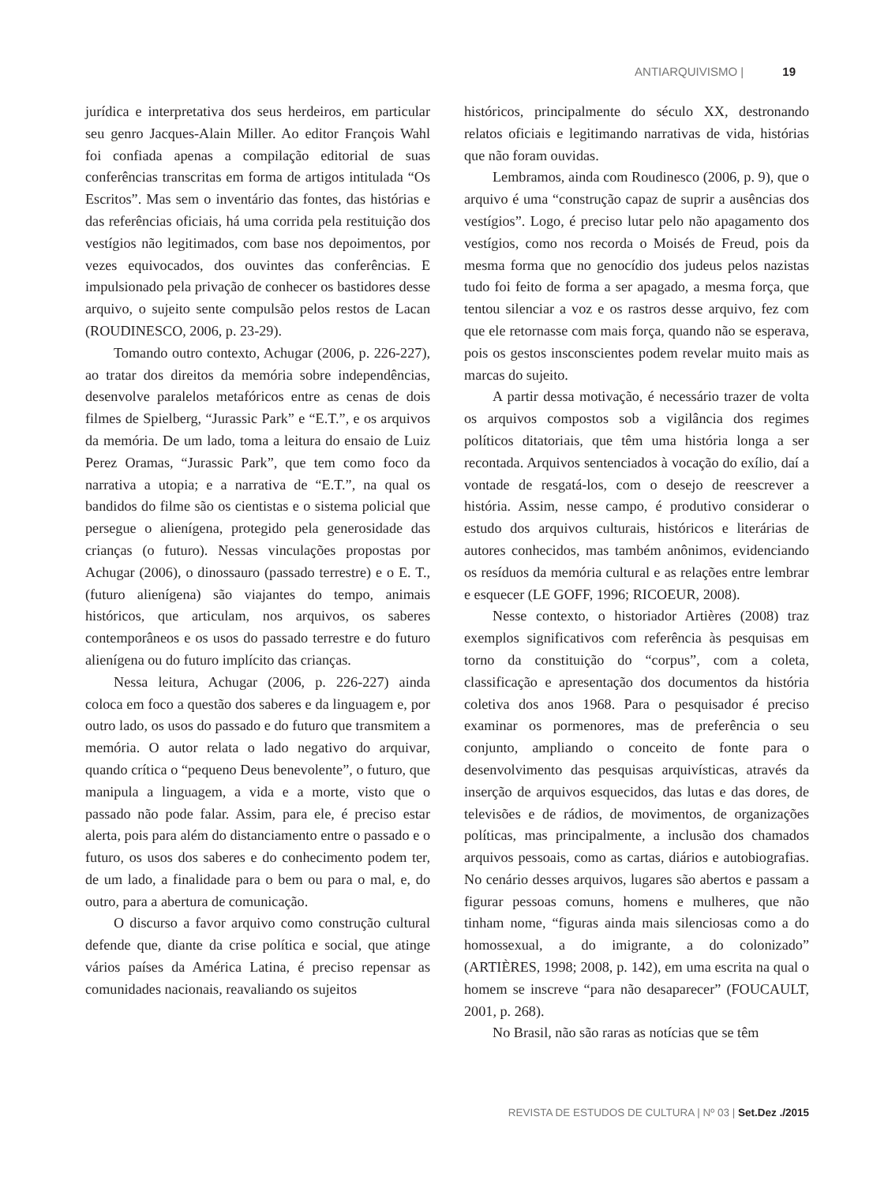ANTIARQUIVISMO | 19
jurídica e interpretativa dos seus herdeiros, em particular seu genro Jacques-Alain Miller. Ao editor François Wahl foi confiada apenas a compilação editorial de suas conferências transcritas em forma de artigos intitulada “Os Escritos”. Mas sem o inventário das fontes, das histórias e das referências oficiais, há uma corrida pela restituição dos vestígios não legitimados, com base nos depoimentos, por vezes equivocados, dos ouvintes das conferências. E impulsionado pela privação de conhecer os bastidores desse arquivo, o sujeito sente compulsão pelos restos de Lacan (ROUDINESCO, 2006, p. 23-29).
Tomando outro contexto, Achugar (2006, p. 226-227), ao tratar dos direitos da memória sobre independências, desenvolve paralelos metafóricos entre as cenas de dois filmes de Spielberg, “Jurassic Park” e “E.T.”, e os arquivos da memória. De um lado, toma a leitura do ensaio de Luiz Perez Oramas, “Jurassic Park”, que tem como foco da narrativa a utopia; e a narrativa de “E.T.”, na qual os bandidos do filme são os cientistas e o sistema policial que persegue o alienígena, protegido pela generosidade das crianças (o futuro). Nessas vinculações propostas por Achugar (2006), o dinossauro (passado terrestre) e o E. T., (futuro alienígena) são viajantes do tempo, animais históricos, que articulam, nos arquivos, os saberes contemporâneos e os usos do passado terrestre e do futuro alienígena ou do futuro implícito das crianças.
Nessa leitura, Achugar (2006, p. 226-227) ainda coloca em foco a questão dos saberes e da linguagem e, por outro lado, os usos do passado e do futuro que transmitem a memória. O autor relata o lado negativo do arquivar, quando crítica o “pequeno Deus benevolente”, o futuro, que manipula a linguagem, a vida e a morte, visto que o passado não pode falar. Assim, para ele, é preciso estar alerta, pois para além do distanciamento entre o passado e o futuro, os usos dos saberes e do conhecimento podem ter, de um lado, a finalidade para o bem ou para o mal, e, do outro, para a abertura de comunicação.
O discurso a favor arquivo como construção cultural defende que, diante da crise política e social, que atinge vários países da América Latina, é preciso repensar as comunidades nacionais, reavaliando os sujeitos
históricos, principalmente do século XX, destronando relatos oficiais e legitimando narrativas de vida, histórias que não foram ouvidas.
Lembramos, ainda com Roudinesco (2006, p. 9), que o arquivo é uma “construção capaz de suprir a ausências dos vestígios”. Logo, é preciso lutar pelo não apagamento dos vestígios, como nos recorda o Moisés de Freud, pois da mesma forma que no genocídio dos judeus pelos nazistas tudo foi feito de forma a ser apagado, a mesma força, que tentou silenciar a voz e os rastros desse arquivo, fez com que ele retornasse com mais força, quando não se esperava, pois os gestos insconscientes podem revelar muito mais as marcas do sujeito.
A partir dessa motivação, é necessário trazer de volta os arquivos compostos sob a vigilância dos regimes políticos ditatoriais, que têm uma história longa a ser recontada. Arquivos sentenciados à vocação do exílio, daí a vontade de resgatá-los, com o desejo de reescrever a história. Assim, nesse campo, é produtivo considerar o estudo dos arquivos culturais, históricos e literárias de autores conhecidos, mas também anônimos, evidenciando os resíduos da memória cultural e as relações entre lembrar e esquecer (LE GOFF, 1996; RICOEUR, 2008).
Nesse contexto, o historiador Artières (2008) traz exemplos significativos com referência às pesquisas em torno da constituição do “corpus”, com a coleta, classificação e apresentação dos documentos da história coletiva dos anos 1968. Para o pesquisador é preciso examinar os pormenores, mas de preferência o seu conjunto, ampliando o conceito de fonte para o desenvolvimento das pesquisas arquivísticas, através da inserção de arquivos esquecidos, das lutas e das dores, de televisões e de rádios, de movimentos, de organizações políticas, mas principalmente, a inclusão dos chamados arquivos pessoais, como as cartas, diários e autobiografias. No cenário desses arquivos, lugares são abertos e passam a figurar pessoas comuns, homens e mulheres, que não tinham nome, “figuras ainda mais silenciosas como a do homossexual, a do imigrante, a do colonizado” (ARTIÈRES, 1998; 2008, p. 142), em uma escrita na qual o homem se inscreve “para não desaparecer” (FOUCAULT, 2001, p. 268).
No Brasil, não são raras as notícias que se têm
REVISTA DE ESTUDOS DE CULTURA | Nº 03 | Set.Dez ./2015